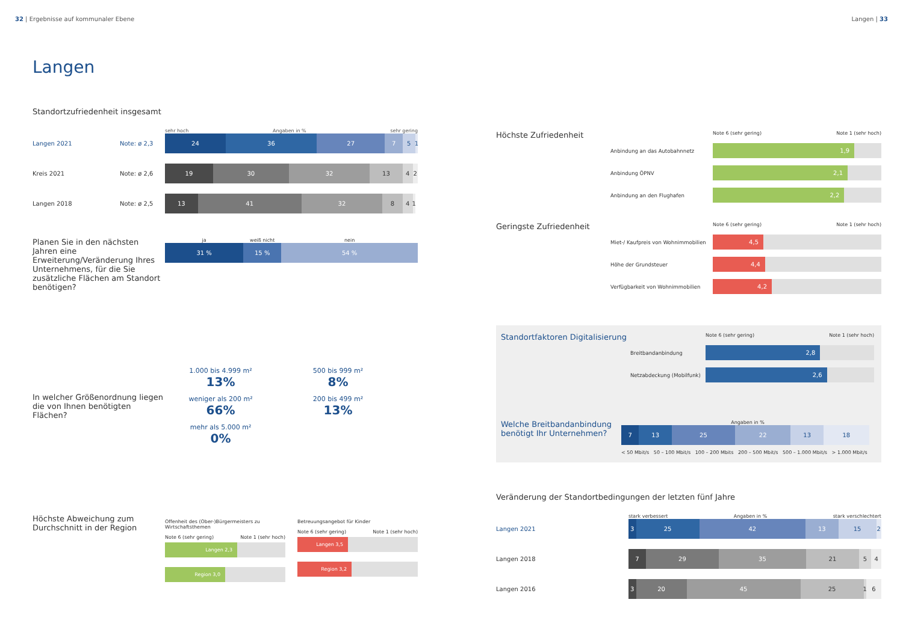32 | Ergebnisse auf kommunaler Ebene Langen | 33
Langen
Standortzufriedenheit insgesamt
sehr hoch Angaben in % sehr gering
Langen 2021 Note: ø 2,3
24 36 27 7 5 1
Kreis 2021 Note: ø 2,6
19 30 32 13 4 2
Langen 2018 Note: ø 2,5
13 41 32 8 4 1
Planen Sie in den nächsten Jahren eine Erweiterung/Veränderung Ihres Unternehmens, für die Sie zusätzliche Flächen am Standort benötigen?
ja weiß nicht nein
31 % 15 % 54 %
In welcher Größenordnung liegen die von Ihnen benötigten Flächen?
1.000 bis 4.999 m²
13%
500 bis 999 m²
8%
weniger als 200 m²
66%
200 bis 499 m²
13%
mehr als 5.000 m²
0%
Höchste Abweichung zum Durchschnitt in der Region
Offenheit des (Ober-)Bürgermeisters zu Wirtschaftsthemen
Note 6 (sehr gering) Note 1 (sehr hoch)
Langen 2,3
Region 3,0
Betreuungsangebot für Kinder
Note 6 (sehr gering) Note 1 (sehr hoch)
Langen 3,5
Region 3,2
Höchste Zufriedenheit
Note 6 (sehr gering) Note 1 (sehr hoch)
Anbindung an das Autobahnnetz
1,9
Anbindung ÖPNV
2,1
Anbindung an den Flughafen
2,2
Geringste Zufriedenheit
Note 6 (sehr gering) Note 1 (sehr hoch)
Miet-/ Kaufpreis von Wohnimmobilien
4,5
Höhe der Grundsteuer
4,4
Verfügbarkeit von Wohnimmobilien
4,2
Standortfaktoren Digitalisierung
Note 6 (sehr gering) Note 1 (sehr hoch)
Breitbandanbindung
2,8
Netzabdeckung (Mobilfunk)
2,6
Welche Breitbandanbindung benötigt Ihr Unternehmen?
Angaben in %
7 13 25 22 13 18
< 50 Mbit/s 50 – 100 Mbit/s 100 – 200 Mbits 200 – 500 Mbit/s 500 – 1.000 Mbit/s > 1.000 Mbit/s
Veränderung der Standortbedingungen der letzten fünf Jahre
stark verbessert Angaben in % stark verschlechtert
Langen 2021
3 25 42 13 15 2
Langen 2018
7 29 35 21 5 4
Langen 2016
3 20 45 25 1 6